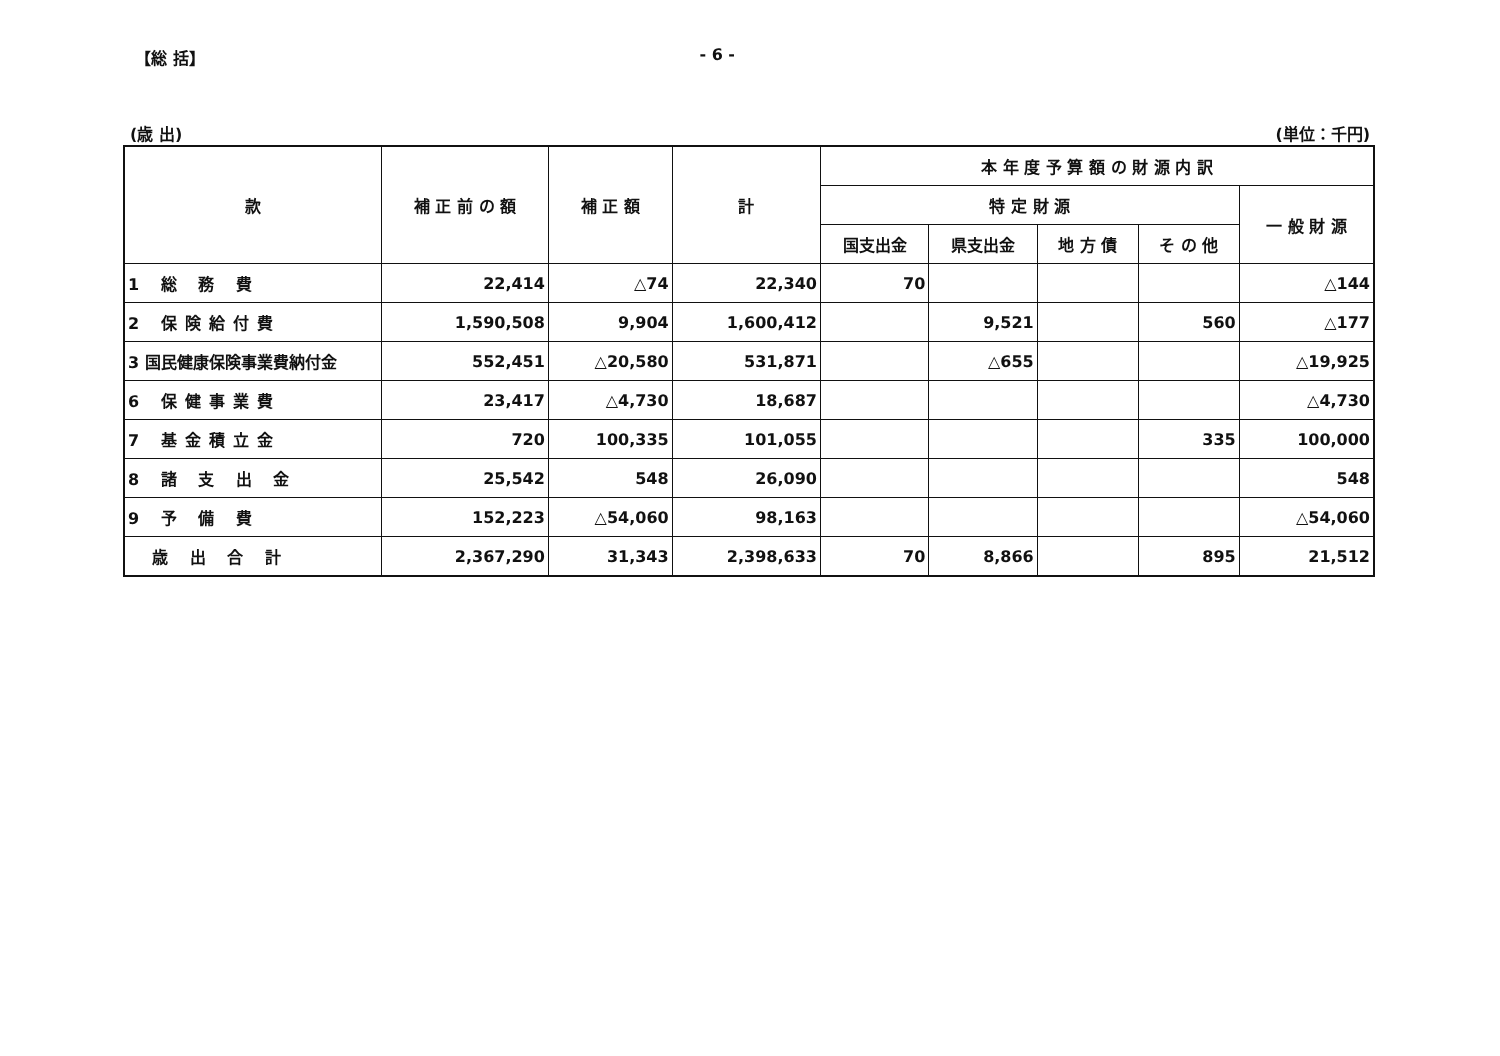【総 括】 - 6 -
(歳 出) (単位：千円)
| 款 | 補 正 前 の 額 | 補 正 額 | 計 | 本 年 度 予 算 額 の 財 源 内 訳 | | | | |
| --- | --- | --- | --- | --- | --- | --- | --- | --- |
| | | | | 特 定 財 源 | | | | 一 般 財 源 |
| | | | | 国支出金 | 県支出金 | 地 方 債 | そ の 他 | |
| 1 総 務 費 | 22,414 | △74 | 22,340 | 70 | | | | △144 |
| 2 保険給付費 | 1,590,508 | 9,904 | 1,600,412 | | 9,521 | | 560 | △177 |
| 3 国民健康保険事業費納付金 | 552,451 | △20,580 | 531,871 | | △655 | | | △19,925 |
| 6 保健事業費 | 23,417 | △4,730 | 18,687 | | | | | △4,730 |
| 7 基金積立金 | 720 | 100,335 | 101,055 | | | | 335 | 100,000 |
| 8 諸 支 出 金 | 25,542 | 548 | 26,090 | | | | | 548 |
| 9 予 備 費 | 152,223 | △54,060 | 98,163 | | | | | △54,060 |
| 歳 出 合 計 | 2,367,290 | 31,343 | 2,398,633 | 70 | 8,866 | | 895 | 21,512 |